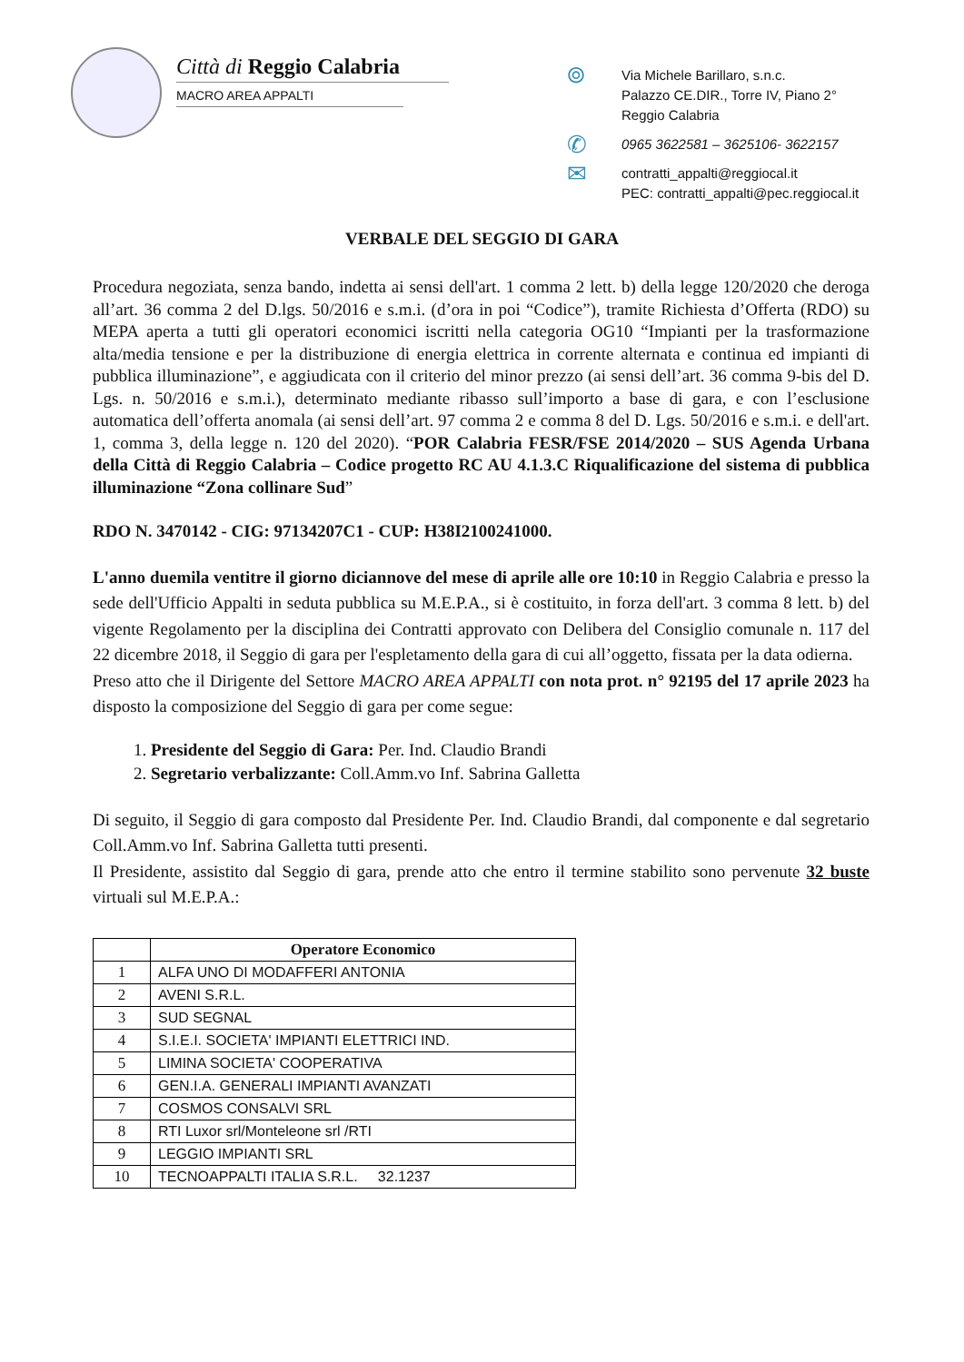Città di Reggio Calabria
MACRO AREA APPALTI
⌾
Via Michele Barillaro, s.n.c.
Palazzo CE.DIR., Torre IV, Piano 2°
Reggio Calabria
✆
0965 3622581 – 3625106- 3622157
✉
contratti_appalti@reggiocal.it
PEC: contratti_appalti@pec.reggiocal.it
VERBALE DEL SEGGIO DI GARA
Procedura negoziata, senza bando, indetta ai sensi dell'art. 1 comma 2 lett. b) della legge 120/2020 che deroga all’art. 36 comma 2 del D.lgs. 50/2016 e s.m.i. (d’ora in poi “Codice”), tramite Richiesta d’Offerta (RDO) su MEPA aperta a tutti gli operatori economici iscritti nella categoria OG10 “Impianti per la trasformazione alta/media tensione e per la distribuzione di energia elettrica in corrente alternata e continua ed impianti di pubblica illuminazione”, e aggiudicata con il criterio del minor prezzo (ai sensi dell’art. 36 comma 9-bis del D. Lgs. n. 50/2016 e s.m.i.), determinato mediante ribasso sull’importo a base di gara, e con l’esclusione automatica dell’offerta anomala (ai sensi dell’art. 97 comma 2 e comma 8 del D. Lgs. 50/2016 e s.m.i. e dell'art. 1, comma 3, della legge n. 120 del 2020). “POR Calabria FESR/FSE 2014/2020 – SUS Agenda Urbana della Città di Reggio Calabria – Codice progetto RC AU 4.1.3.C Riqualificazione del sistema di pubblica illuminazione “Zona collinare Sud”
RDO N. 3470142 - CIG: 97134207C1 - CUP: H38I2100241000.
L'anno duemila ventitre il giorno diciannove del mese di aprile alle ore 10:10 in Reggio Calabria e presso la sede dell'Ufficio Appalti in seduta pubblica su M.E.P.A., si è costituito, in forza dell'art. 3 comma 8 lett. b) del vigente Regolamento per la disciplina dei Contratti approvato con Delibera del Consiglio comunale n. 117 del 22 dicembre 2018, il Seggio di gara per l'espletamento della gara di cui all’oggetto, fissata per la data odierna.
Preso atto che il Dirigente del Settore MACRO AREA APPALTI con nota prot. n° 92195 del 17 aprile 2023 ha disposto la composizione del Seggio di gara per come segue:
1. Presidente del Seggio di Gara: Per. Ind. Claudio Brandi
2. Segretario verbalizzante: Coll.Amm.vo Inf. Sabrina Galletta
Di seguito, il Seggio di gara composto dal Presidente Per. Ind. Claudio Brandi, dal componente e dal segretario Coll.Amm.vo Inf. Sabrina Galletta tutti presenti.
Il Presidente, assistito dal Seggio di gara, prende atto che entro il termine stabilito sono pervenute 32 buste virtuali sul M.E.P.A.:
| | Operatore Economico |
| --- | --- |
| 1 | ALFA UNO DI MODAFFERI ANTONIA |
| 2 | AVENI S.R.L. |
| 3 | SUD SEGNAL |
| 4 | S.I.E.I. SOCIETA' IMPIANTI ELETTRICI IND. |
| 5 | LIMINA SOCIETA' COOPERATIVA |
| 6 | GEN.I.A. GENERALI IMPIANTI AVANZATI |
| 7 | COSMOS CONSALVI SRL |
| 8 | RTI Luxor srl/Monteleone srl /RTI |
| 9 | LEGGIO IMPIANTI SRL |
| 10 | TECNOAPPALTI ITALIA S.R.L. 32.1237 |